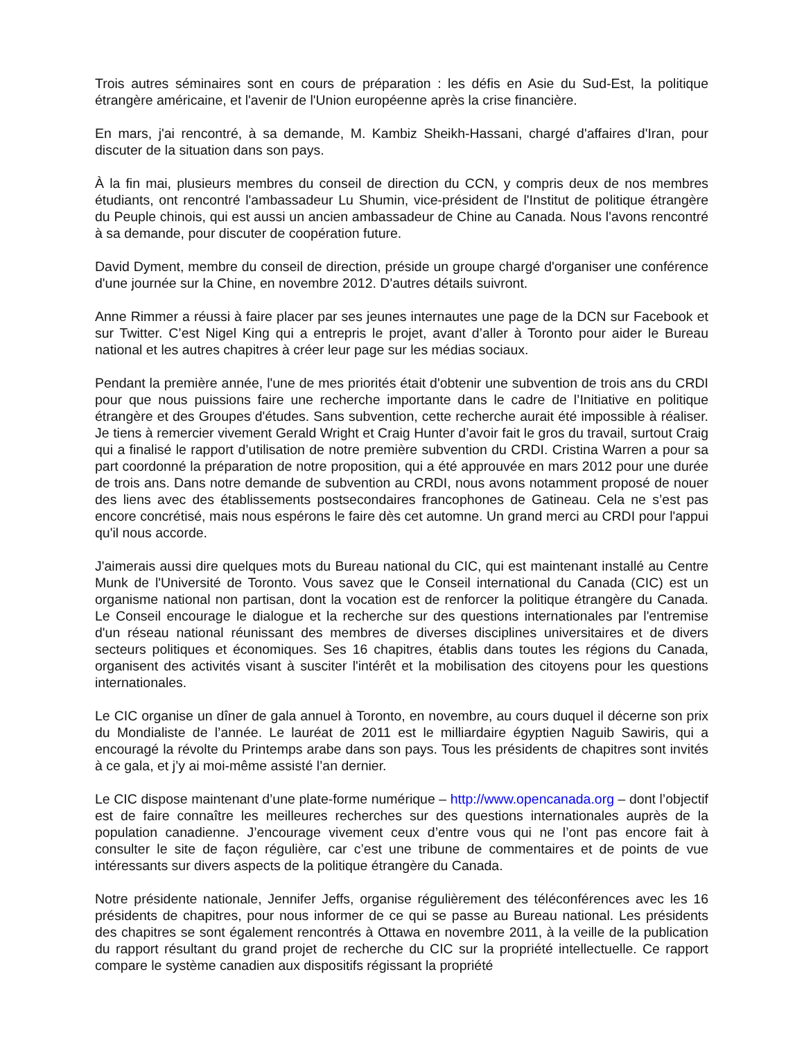Trois autres séminaires sont en cours de préparation : les défis en Asie du Sud-Est, la politique étrangère américaine, et l'avenir de l'Union européenne après la crise financière.
En mars, j'ai rencontré, à sa demande, M. Kambiz Sheikh-Hassani, chargé d'affaires d'Iran, pour discuter de la situation dans son pays.
À la fin mai, plusieurs membres du conseil de direction du CCN, y compris deux de nos membres étudiants, ont rencontré l'ambassadeur Lu Shumin, vice-président de l'Institut de politique étrangère du Peuple chinois, qui est aussi un ancien ambassadeur de Chine au Canada. Nous l'avons rencontré à sa demande, pour discuter de coopération future.
David Dyment, membre du conseil de direction, préside un groupe chargé d'organiser une conférence d'une journée sur la Chine, en novembre 2012. D'autres détails suivront.
Anne Rimmer a réussi à faire placer par ses jeunes internautes une page de la DCN sur Facebook et sur Twitter. C’est Nigel King qui a entrepris le projet, avant d’aller à Toronto pour aider le Bureau national et les autres chapitres à créer leur page sur les médias sociaux.
Pendant la première année, l'une de mes priorités était d'obtenir une subvention de trois ans du CRDI pour que nous puissions faire une recherche importante dans le cadre de l’Initiative en politique étrangère et des Groupes d'études. Sans subvention, cette recherche aurait été impossible à réaliser. Je tiens à remercier vivement Gerald Wright et Craig Hunter d’avoir fait le gros du travail, surtout Craig qui a finalisé le rapport d’utilisation de notre première subvention du CRDI. Cristina Warren a pour sa part coordonné la préparation de notre proposition, qui a été approuvée en mars 2012 pour une durée de trois ans. Dans notre demande de subvention au CRDI, nous avons notamment proposé de nouer des liens avec des établissements postsecondaires francophones de Gatineau. Cela ne s’est pas encore concrétisé, mais nous espérons le faire dès cet automne. Un grand merci au CRDI pour l'appui qu'il nous accorde.
J'aimerais aussi dire quelques mots du Bureau national du CIC, qui est maintenant installé au Centre Munk de l'Université de Toronto. Vous savez que le Conseil international du Canada (CIC) est un organisme national non partisan, dont la vocation est de renforcer la politique étrangère du Canada. Le Conseil encourage le dialogue et la recherche sur des questions internationales par l'entremise d'un réseau national réunissant des membres de diverses disciplines universitaires et de divers secteurs politiques et économiques. Ses 16 chapitres, établis dans toutes les régions du Canada, organisent des activités visant à susciter l'intérêt et la mobilisation des citoyens pour les questions internationales.
Le CIC organise un dîner de gala annuel à Toronto, en novembre, au cours duquel il décerne son prix du Mondialiste de l’année. Le lauréat de 2011 est le milliardaire égyptien Naguib Sawiris, qui a encouragé la révolte du Printemps arabe dans son pays. Tous les présidents de chapitres sont invités à ce gala, et j’y ai moi-même assisté l’an dernier.
Le CIC dispose maintenant d’une plate-forme numérique – http://www.opencanada.org – dont l’objectif est de faire connaître les meilleures recherches sur des questions internationales auprès de la population canadienne. J’encourage vivement ceux d’entre vous qui ne l’ont pas encore fait à consulter le site de façon régulière, car c’est une tribune de commentaires et de points de vue intéressants sur divers aspects de la politique étrangère du Canada.
Notre présidente nationale, Jennifer Jeffs, organise régulièrement des téléconférences avec les 16 présidents de chapitres, pour nous informer de ce qui se passe au Bureau national. Les présidents des chapitres se sont également rencontrés à Ottawa en novembre 2011, à la veille de la publication du rapport résultant du grand projet de recherche du CIC sur la propriété intellectuelle. Ce rapport compare le système canadien aux dispositifs régissant la propriété